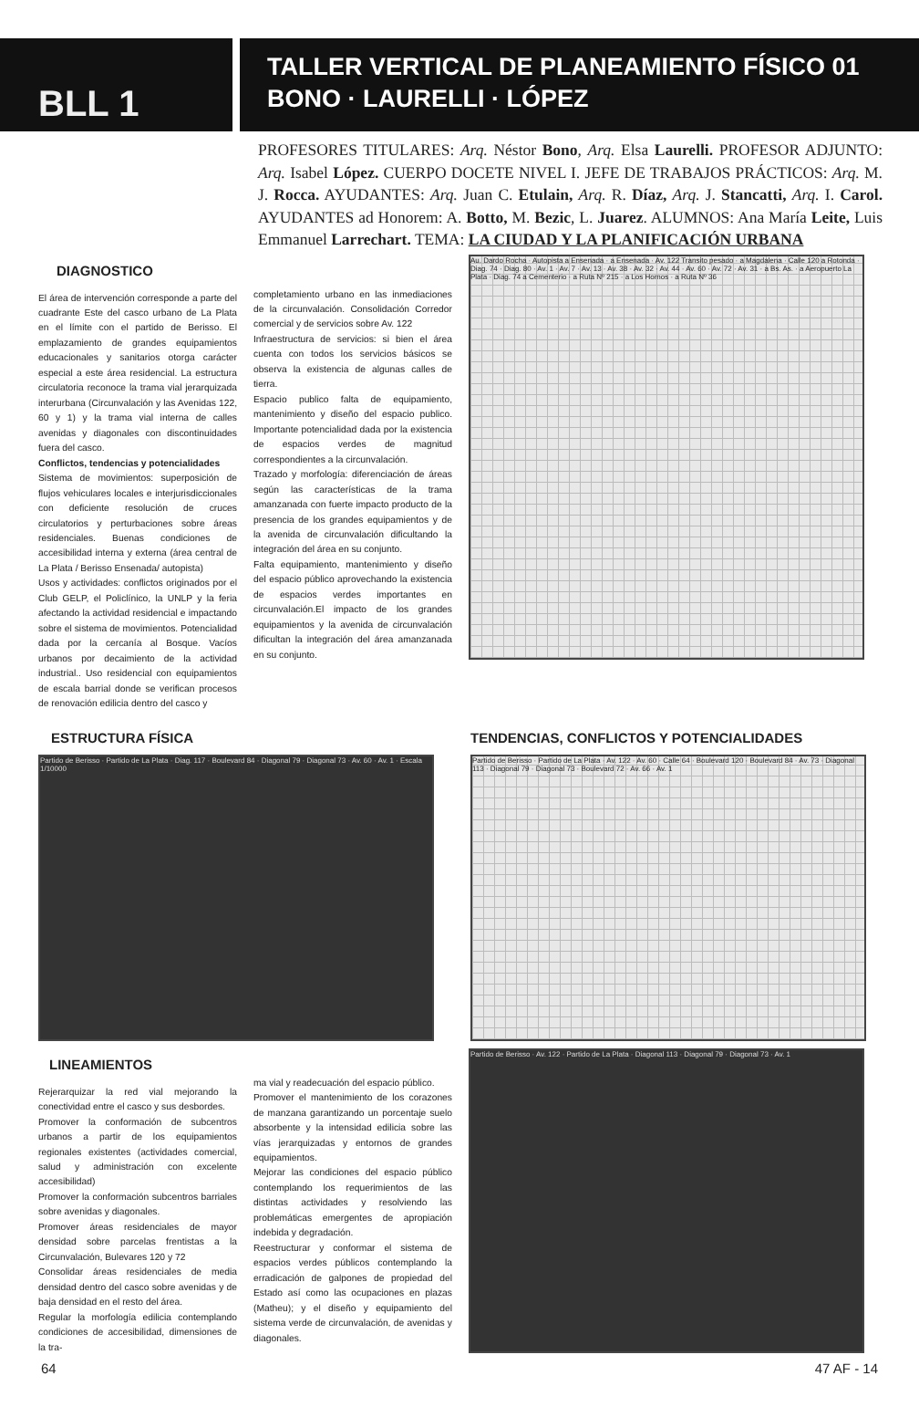BLL 1
TALLER VERTICAL DE PLANEAMIENTO FÍSICO 01
BONO · LAURELLI · LÓPEZ
PROFESORES TITULARES: Arq. Néstor Bono, Arq. Elsa Laurelli. PROFESOR ADJUNTO: Arq. Isabel López. CUERPO DOCETE NIVEL I. JEFE DE TRABAJOS PRÁCTICOS: Arq. M. J. Rocca. AYUDANTES: Arq. Juan C. Etulain, Arq. R. Díaz, Arq. J. Stancatti, Arq. I. Carol. AYUDANTES ad Honorem: A. Botto, M. Bezic, L. Juarez. ALUMNOS: Ana María Leite, Luis Emmanuel Larrechart. TEMA: LA CIUDAD Y LA PLANIFICACIÓN URBANA
DIAGNOSTICO
El área de intervención corresponde a parte del cuadrante Este del casco urbano de La Plata en el límite con el partido de Berisso. El emplazamiento de grandes equipamientos educacionales y sanitarios otorga carácter especial a este área residencial. La estructura circulatoria reconoce la trama vial jerarquizada interurbana (Circunvalación y las Avenidas 122, 60 y 1) y la trama vial interna de calles avenidas y diagonales con discontinuidades fuera del casco.
Conflictos, tendencias y potencialidades
Sistema de movimientos: superposición de flujos vehiculares locales e interjurisdiccionales con deficiente resolución de cruces circulatorios y perturbaciones sobre áreas residenciales. Buenas condiciones de accesibilidad interna y externa (área central de La Plata / Berisso Ensenada/ autopista)
Usos y actividades: conflictos originados por el Club GELP, el Policlínico, la UNLP y la feria afectando la actividad residencial e impactando sobre el sistema de movimientos. Potencialidad dada por la cercanía al Bosque. Vacíos urbanos por decaimiento de la actividad industrial.. Uso residencial con equipamientos de escala barrial donde se verifican procesos de renovación edilicia dentro del casco y
completamiento urbano en las inmediaciones de la circunvalación. Consolidación Corredor comercial y de servicios sobre Av. 122
Infraestructura de servicios: si bien el área cuenta con todos los servicios básicos se observa la existencia de algunas calles de tierra.
Espacio publico falta de equipamiento, mantenimiento y diseño del espacio publico. Importante potencialidad dada por la existencia de espacios verdes de magnitud correspondientes a la circunvalación.
Trazado y morfología: diferenciación de áreas según las características de la trama amanzanada con fuerte impacto producto de la presencia de los grandes equipamientos y de la avenida de circunvalación dificultando la integración del área en su conjunto.
Falta equipamiento, mantenimiento y diseño del espacio público aprovechando la existencia de espacios verdes importantes en circunvalación.El impacto de los grandes equipamientos y la avenida de circunvalación dificultan la integración del área amanzanada en su conjunto.
Au. Dardo Rocha · Autopista a Ensenada · a Ensenada · Av. 122 Transito pesado · a Magdalena · Calle 120 a Rotonda · Diag. 74 · Diag. 80 · Av. 1 · Av. 7 · Av. 13 · Av. 38 · Av. 32 · Av. 44 · Av. 60 · Av. 72 · Av. 31 · a Bs. As. · a Aeropuerto La Plata · Diag. 74 a Cementerio · a Ruta Nº 215 · a Los Hornos · a Ruta Nº 36
ESTRUCTURA FÍSICA
Partido de Berisso · Partido de La Plata · Diag. 117 · Boulevard 84 · Diagonal 79 · Diagonal 73 · Av. 60 · Av. 1 · Escala 1/10000
TENDENCIAS, CONFLICTOS Y POTENCIALIDADES
Partido de Berisso · Partido de La Plata · Av. 122 · Av. 60 · Calle 64 · Boulevard 120 · Boulevard 84 · Av. 73 · Diagonal 113 · Diagonal 79 · Diagonal 73 · Boulevard 72 · Av. 66 · Av. 1
LINEAMIENTOS
Rejerarquizar la red vial mejorando la conectividad entre el casco y sus desbordes.
Promover la conformación de subcentros urbanos a partir de los equipamientos regionales existentes (actividades comercial, salud y administración con excelente accesibilidad)
Promover la conformación subcentros barriales sobre avenidas y diagonales.
Promover áreas residenciales de mayor densidad sobre parcelas frentistas a la Circunvalación, Bulevares 120 y 72
Consolidar áreas residenciales de media densidad dentro del casco sobre avenidas y de baja densidad en el resto del área.
Regular la morfología edilicia contemplando condiciones de accesibilidad, dimensiones de la tra-
ma vial y readecuación del espacio público.
Promover el mantenimiento de los corazones de manzana garantizando un porcentaje suelo absorbente y la intensidad edilicia sobre las vías jerarquizadas y entornos de grandes equipamientos.
Mejorar las condiciones del espacio público contemplando los requerimientos de las distintas actividades y resolviendo las problemáticas emergentes de apropiación indebida y degradación.
Reestructurar y conformar el sistema de espacios verdes públicos contemplando la erradicación de galpones de propiedad del Estado así como las ocupaciones en plazas (Matheu); y el diseño y equipamiento del sistema verde de circunvalación, de avenidas y diagonales.
Partido de Berisso · Av. 122 · Partido de La Plata · Diagonal 113 · Diagonal 79 · Diagonal 73 · Av. 1
64 47 AF - 14